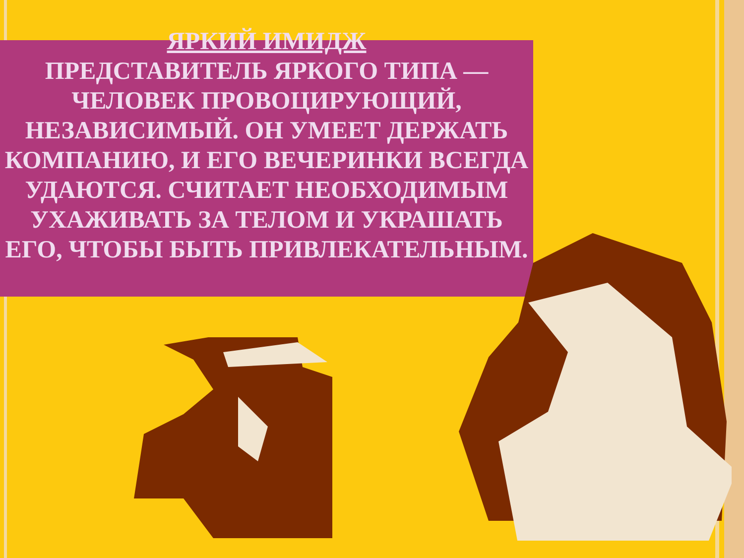ЯРКИЙ ИМИДЖ
ПРЕДСТАВИТЕЛЬ ЯРКОГО ТИПА — ЧЕЛОВЕК ПРОВОЦИРУЮЩИЙ, НЕЗАВИСИМЫЙ. ОН УМЕЕТ ДЕРЖАТЬ КОМПАНИЮ, И ЕГО ВЕЧЕРИНКИ ВСЕГДА УДАЮТСЯ. СЧИТАЕТ НЕОБХОДИМЫМ УХАЖИВАТЬ ЗА ТЕЛОМ И УКРАШАТЬ ЕГО, ЧТОБЫ БЫТЬ ПРИВЛЕКАТЕЛЬНЫМ.